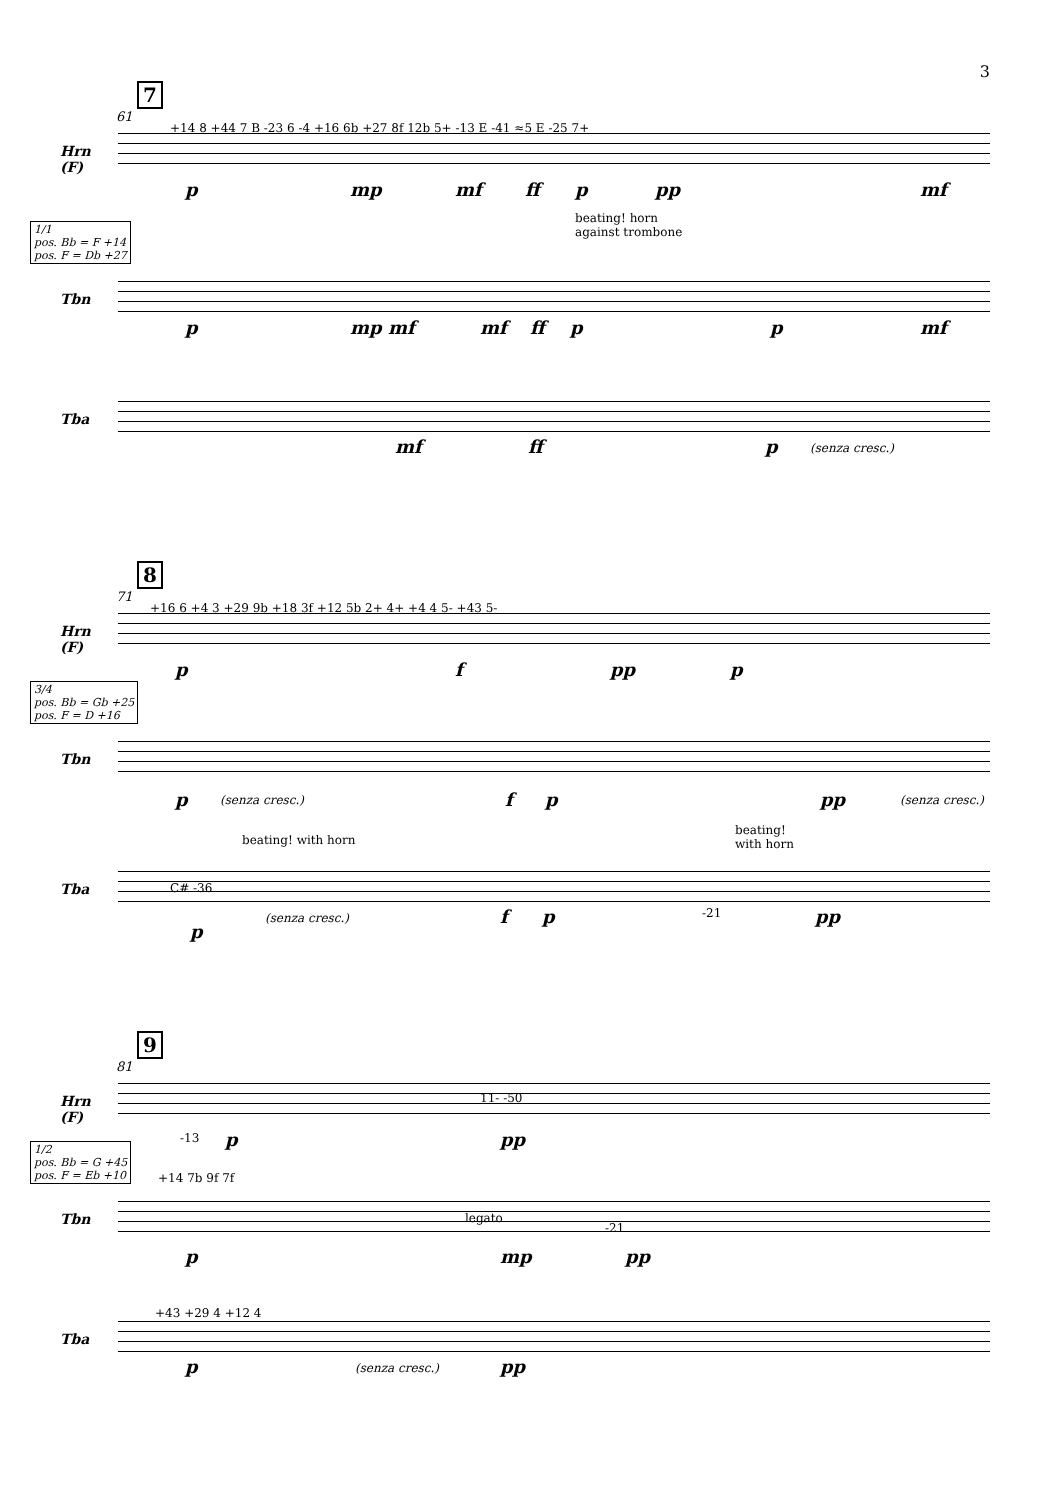3
7
61
Hrn
(F)
1/1
pos. Bb = F +14
pos. F = Db +27
Tbn
Tba
p mp mf ff p pp mf
beating! horn
against trombone
p mp mf mf ff p p mf
mf ff p (senza cresc.)
+14 8 +44 7 B -23 6 -4 +16 6b +27 8f 12b 5+ -13 E -41 ≈5 E -25 7+
8
71
Hrn
(F)
3/4
pos. Bb = Gb +25
pos. F = D +16
Tbn
Tba
p f pp p
p (senza cresc.) f p pp (senza cresc.)
beating! with horn
beating!
with horn
C# -36
p
(senza cresc.) f p -21 pp
+16 6 +4 3 +29 9b +18 3f +12 5b 2+ 4+ +4 4 5- +43 5-
9
81
Hrn
(F)
1/2
pos. Bb = G +45
pos. F = Eb +10
Tbn
Tba
-13 p
11- -50
pp
+14 7b 9f 7f
legato
-21
p mp pp
+43 +29 4 +12 4
p (senza cresc.) pp